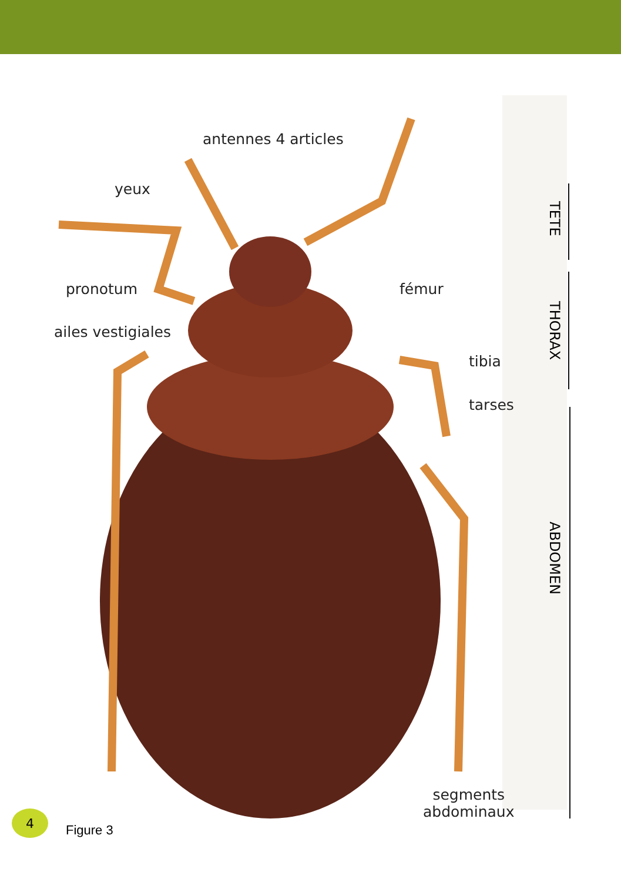antennes 4 articles
yeux
pronotum fémur
ailes vestigiales
tibia
tarses
segments
abdominaux
TETE
THORAX
ABDOMEN
4
Figure 3